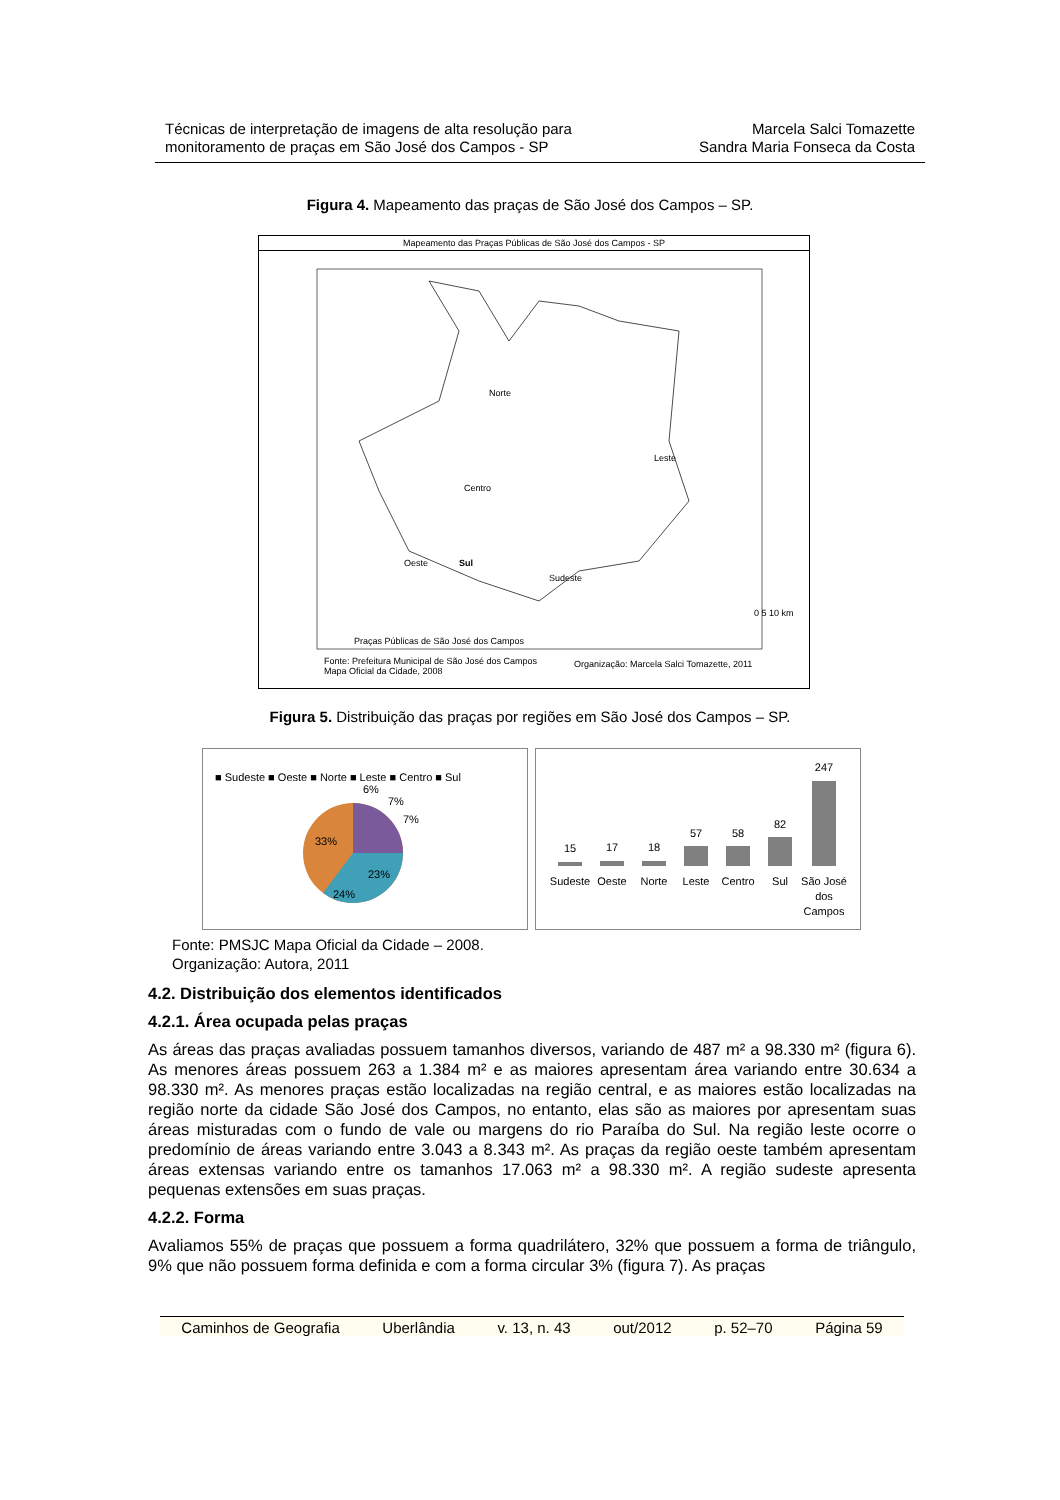Técnicas de interpretação de imagens de alta resolução para
monitoramento de praças em São José dos Campos - SP
Marcela Salci Tomazette
Sandra Maria Fonseca da Costa
Figura 4. Mapeamento das praças de São José dos Campos – SP.
Mapeamento das Praças Públicas de São José dos Campos - SP
Norte
Leste
Centro
Oeste
Sudeste
Sul
Praças Públicas de São José dos Campos
0 5 10 km
Fonte: Prefeitura Municipal de São José dos Campos
Mapa Oficial da Cidade, 2008
Organização: Marcela Salci Tomazette, 2011
Figura 5. Distribuição das praças por regiões em São José dos Campos – SP.
■ Sudeste ■ Oeste ■ Norte ■ Leste ■ Centro ■ Sul
6%
7%
7%
33%
23%
24%
15
17
18
57
58
82
247
Sudeste
Oeste
Norte
Leste
Centro
Sul
São José
dos
Campos
Fonte: PMSJC Mapa Oficial da Cidade – 2008.
Organização: Autora, 2011
4.2. Distribuição dos elementos identificados
4.2.1. Área ocupada pelas praças
As áreas das praças avaliadas possuem tamanhos diversos, variando de 487 m² a 98.330 m² (figura 6). As menores áreas possuem 263 a 1.384 m² e as maiores apresentam área variando entre 30.634 a 98.330 m². As menores praças estão localizadas na região central, e as maiores estão localizadas na região norte da cidade São José dos Campos, no entanto, elas são as maiores por apresentam suas áreas misturadas com o fundo de vale ou margens do rio Paraíba do Sul. Na região leste ocorre o predomínio de áreas variando entre 3.043 a 8.343 m². As praças da região oeste também apresentam áreas extensas variando entre os tamanhos 17.063 m² a 98.330 m². A região sudeste apresenta pequenas extensões em suas praças.
4.2.2. Forma
Avaliamos 55% de praças que possuem a forma quadrilátero, 32% que possuem a forma de triângulo, 9% que não possuem forma definida e com a forma circular 3% (figura 7). As praças
Caminhos de Geografia Uberlândia v. 13, n. 43 out/2012 p. 52–70 Página 59